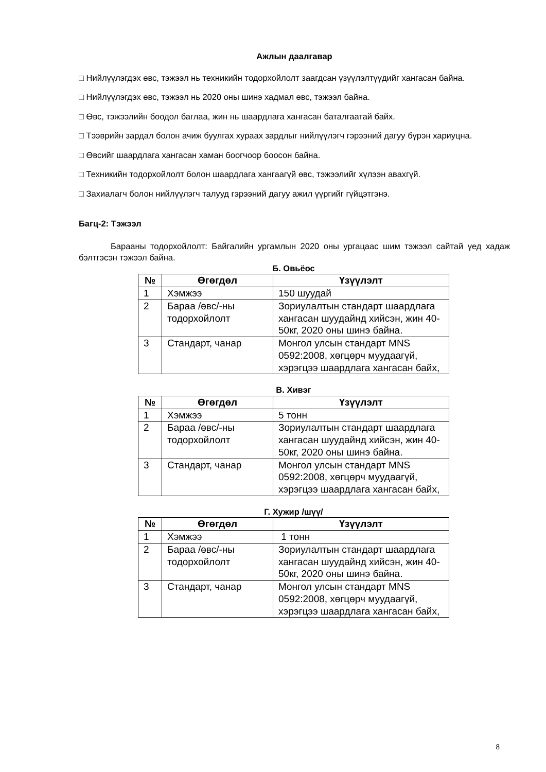Ажлын даалгавар
□ Нийлүүлэгдэх өвс, тэжээл нь техникийн тодорхойлолт заагдсан үзүүлэлтүүдийг хангасан байна.
□ Нийлүүлэгдэх өвс, тэжээл нь 2020 оны шинэ хадмал өвс, тэжээл байна.
□ Өвс, тэжээлийн боодол баглаа, жин нь шаардлага хангасан баталгаатай байх.
□ Тээврийн зардал болон ачиж буулгах хураах зардлыг нийлүүлэгч гэрээний дагуу бүрэн хариуцна.
□ Өвсийг шаардлага хангасан хаман боогчоор боосон байна.
□ Техникийн тодорхойлолт болон шаардлага хангаагүй өвс, тэжээлийг хүлээн авахгүй.
□ Захиалагч болон нийлүүлэгч талууд гэрээний дагуу ажил үүргийг гүйцэтгэнэ.
Багц-2: Тэжээл
Барааны тодорхойлолт: Байгалийн ургамлын 2020 оны ургацаас шим тэжээл сайтай үед хадаж бэлтгэсэн тэжээл байна.
Б. Овьёос
| № | Өгөгдөл | Үзүүлэлт |
| --- | --- | --- |
| 1 | Хэмжээ | 150 шуудай |
| 2 | Бараа /өвс/-ны тодорхойлолт | Зориулалтын стандарт шаардлага хангасан шуудайнд хийсэн, жин 40-50кг, 2020 оны шинэ байна. |
| 3 | Стандарт, чанар | Монгол улсын стандарт MNS 0592:2008, хөгцөрч муудаагүй, хэрэгцээ шаардлага хангасан байх, |
В. Хивэг
| № | Өгөгдөл | Үзүүлэлт |
| --- | --- | --- |
| 1 | Хэмжээ | 5 тонн |
| 2 | Бараа /өвс/-ны тодорхойлолт | Зориулалтын стандарт шаардлага хангасан шуудайнд хийсэн, жин 40-50кг, 2020 оны шинэ байна. |
| 3 | Стандарт, чанар | Монгол улсын стандарт MNS 0592:2008, хөгцөрч муудаагүй, хэрэгцээ шаардлага хангасан байх, |
Г. Хужир /шүү/
| № | Өгөгдөл | Үзүүлэлт |
| --- | --- | --- |
| 1 | Хэмжээ | 1 тонн |
| 2 | Бараа /өвс/-ны тодорхойлолт | Зориулалтын стандарт шаардлага хангасан шуудайнд хийсэн, жин 40-50кг, 2020 оны шинэ байна. |
| 3 | Стандарт, чанар | Монгол улсын стандарт MNS 0592:2008, хөгцөрч муудаагүй, хэрэгцээ шаардлага хангасан байх, |
8